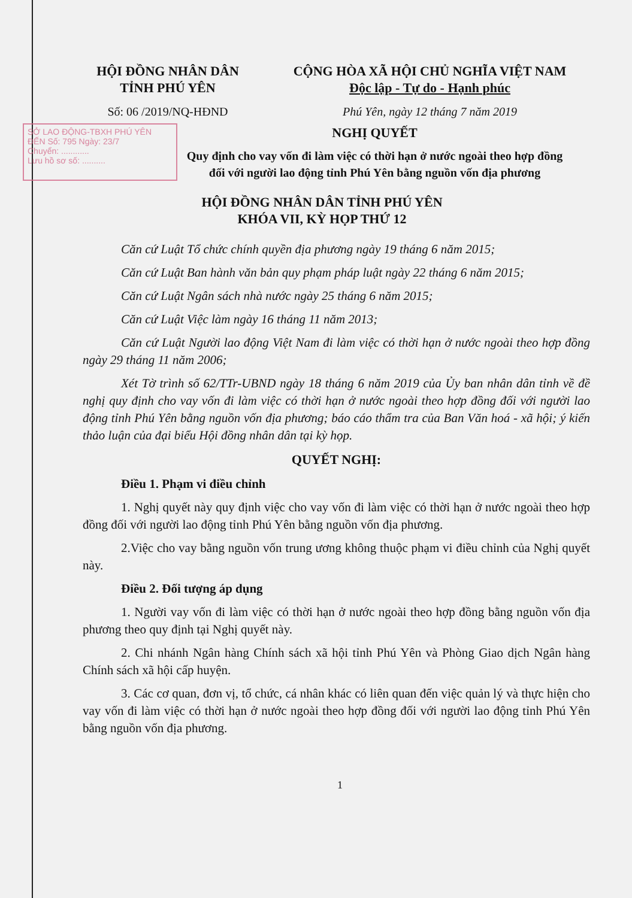HỘI ĐỒNG NHÂN DÂN
TỈNH PHÚ YÊN
Số: 06 /2019/NQ-HĐND
CỘNG HÒA XÃ HỘI CHỦ NGHĨA VIỆT NAM
Độc lập - Tự do - Hạnh phúc
Phú Yên, ngày 12 tháng 7 năm 2019
SỞ LAO ĐỘNG-TBXH PHÚ YÊN
ĐẾN Số: 795 Ngày: 23/7
Chuyển: ............
Lưu hồ sơ số: ..........
NGHỊ QUYẾT
Quy định cho vay vốn đi làm việc có thời hạn ở nước ngoài theo hợp đồng
đối với người lao động tỉnh Phú Yên bằng nguồn vốn địa phương
HỘI ĐỒNG NHÂN DÂN TỈNH PHÚ YÊN
KHÓA VII, KỲ HỌP THỨ 12
Căn cứ Luật Tổ chức chính quyền địa phương ngày 19 tháng 6 năm 2015;
Căn cứ Luật Ban hành văn bản quy phạm pháp luật ngày 22 tháng 6 năm 2015;
Căn cứ Luật Ngân sách nhà nước ngày 25 tháng 6 năm 2015;
Căn cứ Luật Việc làm ngày 16 tháng 11 năm 2013;
Căn cứ Luật Người lao động Việt Nam đi làm việc có thời hạn ở nước ngoài theo hợp đồng ngày 29 tháng 11 năm 2006;
Xét Tờ trình số 62/TTr-UBND ngày 18 tháng 6 năm 2019 của Ủy ban nhân dân tỉnh về đề nghị quy định cho vay vốn đi làm việc có thời hạn ở nước ngoài theo hợp đồng đối với người lao động tỉnh Phú Yên bằng nguồn vốn địa phương; báo cáo thẩm tra của Ban Văn hoá - xã hội; ý kiến thảo luận của đại biểu Hội đồng nhân dân tại kỳ họp.
QUYẾT NGHỊ:
Điều 1. Phạm vi điều chỉnh
1. Nghị quyết này quy định việc cho vay vốn đi làm việc có thời hạn ở nước ngoài theo hợp đồng đối với người lao động tỉnh Phú Yên bằng nguồn vốn địa phương.
2.Việc cho vay bằng nguồn vốn trung ương không thuộc phạm vi điều chỉnh của Nghị quyết này.
Điều 2. Đối tượng áp dụng
1. Người vay vốn đi làm việc có thời hạn ở nước ngoài theo hợp đồng bằng nguồn vốn địa phương theo quy định tại Nghị quyết này.
2. Chi nhánh Ngân hàng Chính sách xã hội tỉnh Phú Yên và Phòng Giao dịch Ngân hàng Chính sách xã hội cấp huyện.
3. Các cơ quan, đơn vị, tổ chức, cá nhân khác có liên quan đến việc quản lý và thực hiện cho vay vốn đi làm việc có thời hạn ở nước ngoài theo hợp đồng đối với người lao động tỉnh Phú Yên bằng nguồn vốn địa phương.
1